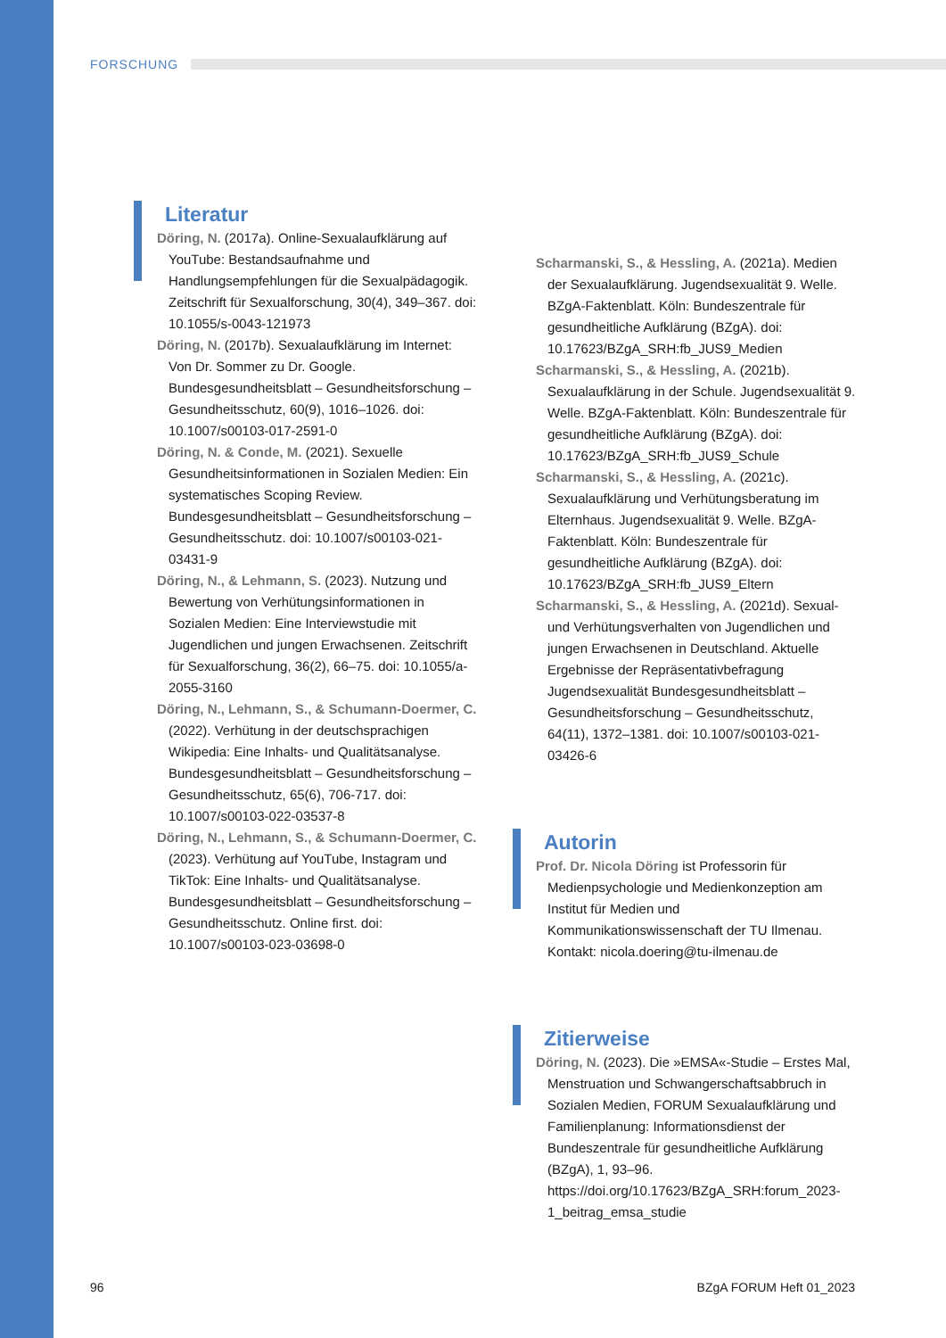FORSCHUNG
Literatur
Döring, N. (2017a). Online-Sexualaufklärung auf YouTube: Bestandsaufnahme und Handlungsempfehlungen für die Sexualpädagogik. Zeitschrift für Sexualforschung, 30(4), 349–367. doi: 10.1055/s-0043-121973
Döring, N. (2017b). Sexualaufklärung im Internet: Von Dr. Sommer zu Dr. Google. Bundesgesundheitsblatt – Gesundheitsforschung – Gesundheitsschutz, 60(9), 1016–1026. doi: 10.1007/s00103-017-2591-0
Döring, N. & Conde, M. (2021). Sexuelle Gesundheitsinformationen in Sozialen Medien: Ein systematisches Scoping Review. Bundesgesundheitsblatt – Gesundheitsforschung – Gesundheitsschutz. doi: 10.1007/s00103-021-03431-9
Döring, N., & Lehmann, S. (2023). Nutzung und Bewertung von Verhütungsinformationen in Sozialen Medien: Eine Interviewstudie mit Jugendlichen und jungen Erwachsenen. Zeitschrift für Sexualforschung, 36(2), 66–75. doi: 10.1055/a-2055-3160
Döring, N., Lehmann, S., & Schumann-Doermer, C. (2022). Verhütung in der deutschsprachigen Wikipedia: Eine Inhalts- und Qualitätsanalyse. Bundesgesundheitsblatt – Gesundheitsforschung – Gesundheitsschutz, 65(6), 706-717. doi: 10.1007/s00103-022-03537-8
Döring, N., Lehmann, S., & Schumann-Doermer, C. (2023). Verhütung auf YouTube, Instagram und TikTok: Eine Inhalts- und Qualitätsanalyse. Bundesgesundheitsblatt – Gesundheitsforschung – Gesundheitsschutz. Online first. doi: 10.1007/s00103-023-03698-0
Scharmanski, S., & Hessling, A. (2021a). Medien der Sexualaufklärung. Jugendsexualität 9. Welle. BZgA-Faktenblatt. Köln: Bundeszentrale für gesundheitliche Aufklärung (BZgA). doi: 10.17623/BZgA_SRH:fb_JUS9_Medien
Scharmanski, S., & Hessling, A. (2021b). Sexualaufklärung in der Schule. Jugendsexualität 9. Welle. BZgA-Faktenblatt. Köln: Bundeszentrale für gesundheitliche Aufklärung (BZgA). doi: 10.17623/BZgA_SRH:fb_JUS9_Schule
Scharmanski, S., & Hessling, A. (2021c). Sexualaufklärung und Verhütungsberatung im Elternhaus. Jugendsexualität 9. Welle. BZgA-Faktenblatt. Köln: Bundeszentrale für gesundheitliche Aufklärung (BZgA). doi: 10.17623/BZgA_SRH:fb_JUS9_Eltern
Scharmanski, S., & Hessling, A. (2021d). Sexual- und Verhütungsverhalten von Jugendlichen und jungen Erwachsenen in Deutschland. Aktuelle Ergebnisse der Repräsentativbefragung Jugendsexualität Bundesgesundheitsblatt – Gesundheitsforschung – Gesundheitsschutz, 64(11), 1372–1381. doi: 10.1007/s00103-021-03426-6
Autorin
Prof. Dr. Nicola Döring ist Professorin für Medienpsychologie und Medienkonzeption am Institut für Medien und Kommunikationswissenschaft der TU Ilmenau.
Kontakt: nicola.doering@tu-ilmenau.de
Zitierweise
Döring, N. (2023). Die »EMSA«-Studie – Erstes Mal, Menstruation und Schwangerschaftsabbruch in Sozialen Medien, FORUM Sexualaufklärung und Familienplanung: Informationsdienst der Bundeszentrale für gesundheitliche Aufklärung (BZgA), 1, 93–96. https://doi.org/10.17623/BZgA_SRH:forum_2023-1_beitrag_emsa_studie
96 BZgA FORUM Heft 01_2023